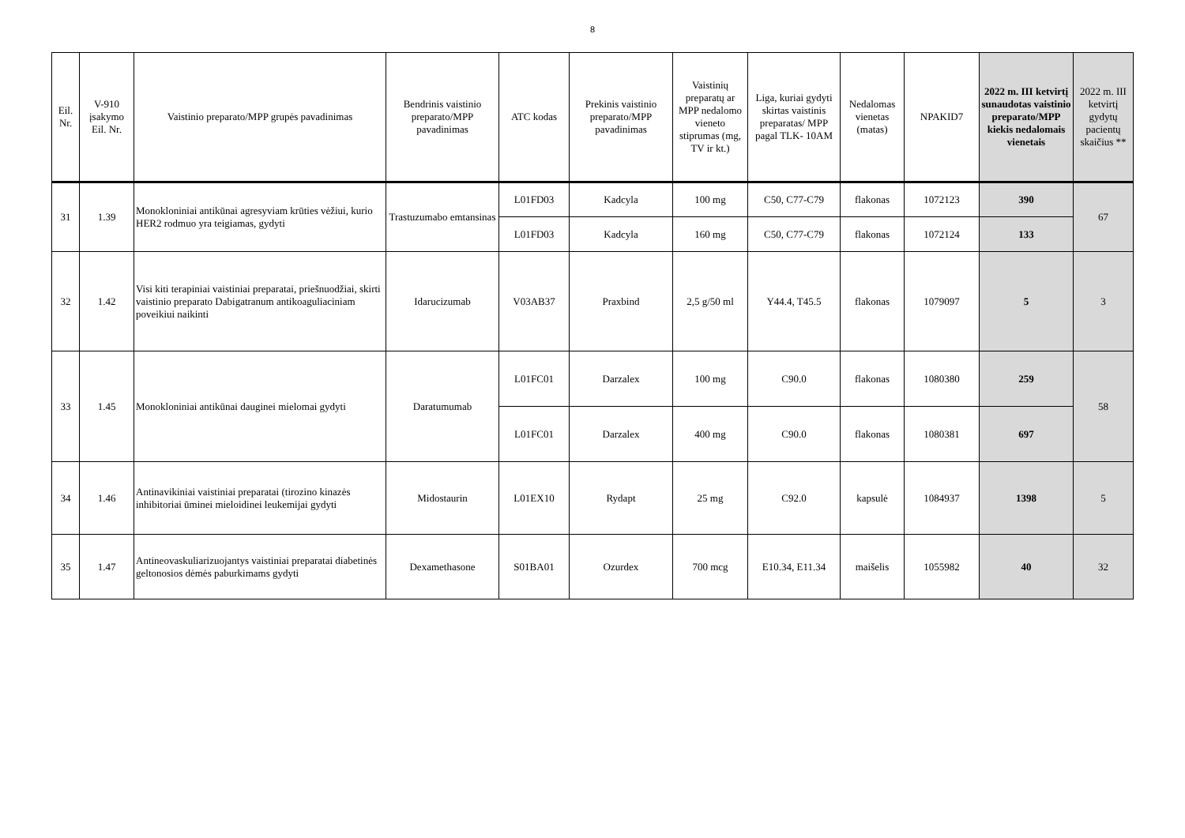8
| Eil. Nr. | V-910 įsakymo Eil. Nr. | Vaistinio preparato/MPP grupės pavadinimas | Bendrinis vaistinio preparato/MPP pavadinimas | ATC kodas | Prekinis vaistinio preparato/MPP pavadinimas | Vaistinių preparatų ar MPP nedalomo vieneto stiprumas (mg, TV ir kt.) | Liga, kuriai gydyti skirtas vaistinis preparatas/ MPP pagal TLK- 10AM | Nedalomas vienetas (matas) | NPAKID7 | 2022 m. III ketvirtį sunaudotas vaistinio preparato/MPP kiekis nedalomais vienetais | 2022 m. III ketvirtį gydytų pacientų skaičius ** |
| --- | --- | --- | --- | --- | --- | --- | --- | --- | --- | --- | --- |
| 31 | 1.39 | Monokloniniai antikūnai agresyviam krūties vėžiui, kurio HER2 rodmuo yra teigiamas, gydyti | Trastuzumabo emtansinas | L01FD03 | Kadcyla | 100 mg | C50, C77-C79 | flakonas | 1072123 | 390 | 67 |
| | | | | L01FD03 | Kadcyla | 160 mg | C50, C77-C79 | flakonas | 1072124 | 133 | |
| 32 | 1.42 | Visi kiti terapiniai vaistiniai preparatai, priešnuodžiai, skirti vaistinio preparato Dabigatranum antikoaguliaciniam poveikiui naikinti | Idarucizumab | V03AB37 | Praxbind | 2,5 g/50 ml | Y44.4, T45.5 | flakonas | 1079097 | 5 | 3 |
| 33 | 1.45 | Monokloniniai antikūnai dauginei mielomai gydyti | Daratumumab | L01FC01 | Darzalex | 100 mg | C90.0 | flakonas | 1080380 | 259 | 58 |
| | | | | L01FC01 | Darzalex | 400 mg | C90.0 | flakonas | 1080381 | 697 | |
| 34 | 1.46 | Antinavikiniai vaistiniai preparatai (tirozino kinazės inhibitoriai ūminei mieloidinei leukemijai gydyti | Midostaurin | L01EX10 | Rydapt | 25 mg | C92.0 | kapsulė | 1084937 | 1398 | 5 |
| 35 | 1.47 | Antineovaskuliarizuojantys vaistiniai preparatai diabetinės geltonosios dėmės paburkimams gydyti | Dexamethasone | S01BA01 | Ozurdex | 700 mcg | E10.34, E11.34 | maišelis | 1055982 | 40 | 32 |